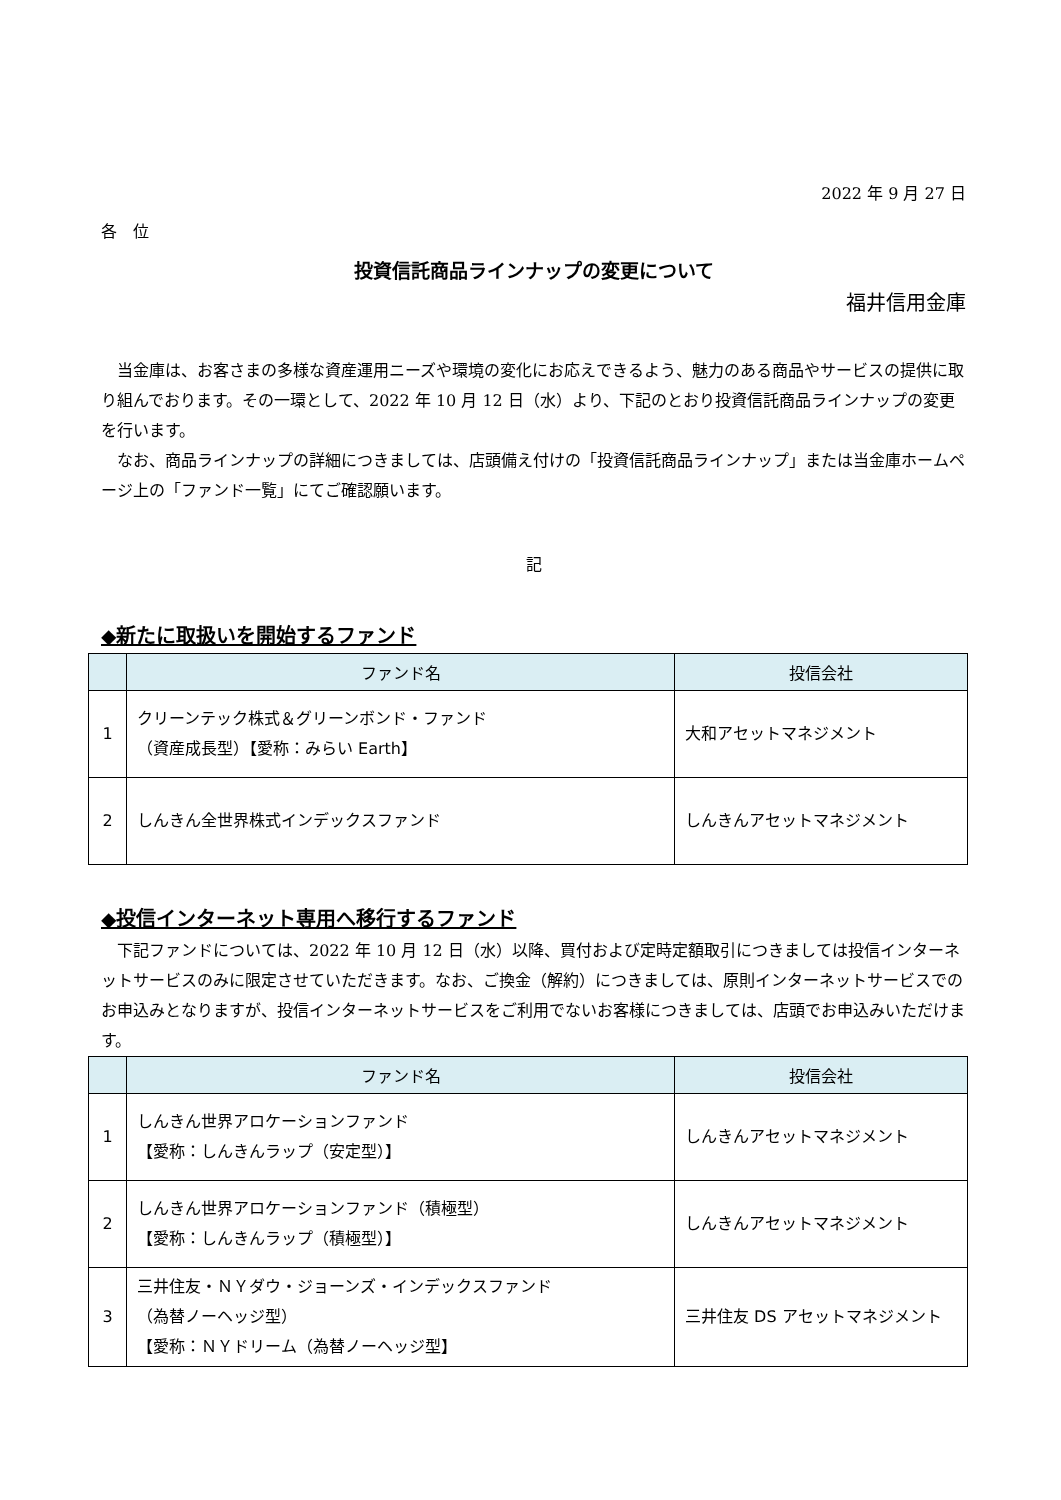2022 年 9 月 27 日
各　位
投資信託商品ラインナップの変更について
福井信用金庫
当金庫は、お客さまの多様な資産運用ニーズや環境の変化にお応えできるよう、魅力のある商品やサービスの提供に取り組んでおります。その一環として、2022 年 10 月 12 日（水）より、下記のとおり投資信託商品ラインナップの変更を行います。
なお、商品ラインナップの詳細につきましては、店頭備え付けの「投資信託商品ラインナップ」または当金庫ホームページ上の「ファンド一覧」にてご確認願います。
記
◆新たに取扱いを開始するファンド
| | ファンド名 | 投信会社 |
| --- | --- | --- |
| 1 | クリーンテック株式＆グリーンボンド・ファンド （資産成長型）【愛称：みらい Earth】 | 大和アセットマネジメント |
| 2 | しんきん全世界株式インデックスファンド | しんきんアセットマネジメント |
◆投信インターネット専用へ移行するファンド
下記ファンドについては、2022 年 10 月 12 日（水）以降、買付および定時定額取引につきましては投信インターネットサービスのみに限定させていただきます。なお、ご換金（解約）につきましては、原則インターネットサービスでのお申込みとなりますが、投信インターネットサービスをご利用でないお客様につきましては、店頭でお申込みいただけます。
| | ファンド名 | 投信会社 |
| --- | --- | --- |
| 1 | しんきん世界アロケーションファンド 【愛称：しんきんラップ（安定型）】 | しんきんアセットマネジメント |
| 2 | しんきん世界アロケーションファンド（積極型） 【愛称：しんきんラップ（積極型）】 | しんきんアセットマネジメント |
| 3 | 三井住友・ＮＹダウ・ジョーンズ・インデックスファンド （為替ノーヘッジ型） 【愛称：ＮＹドリーム（為替ノーヘッジ型】 | 三井住友 DS アセットマネジメント |